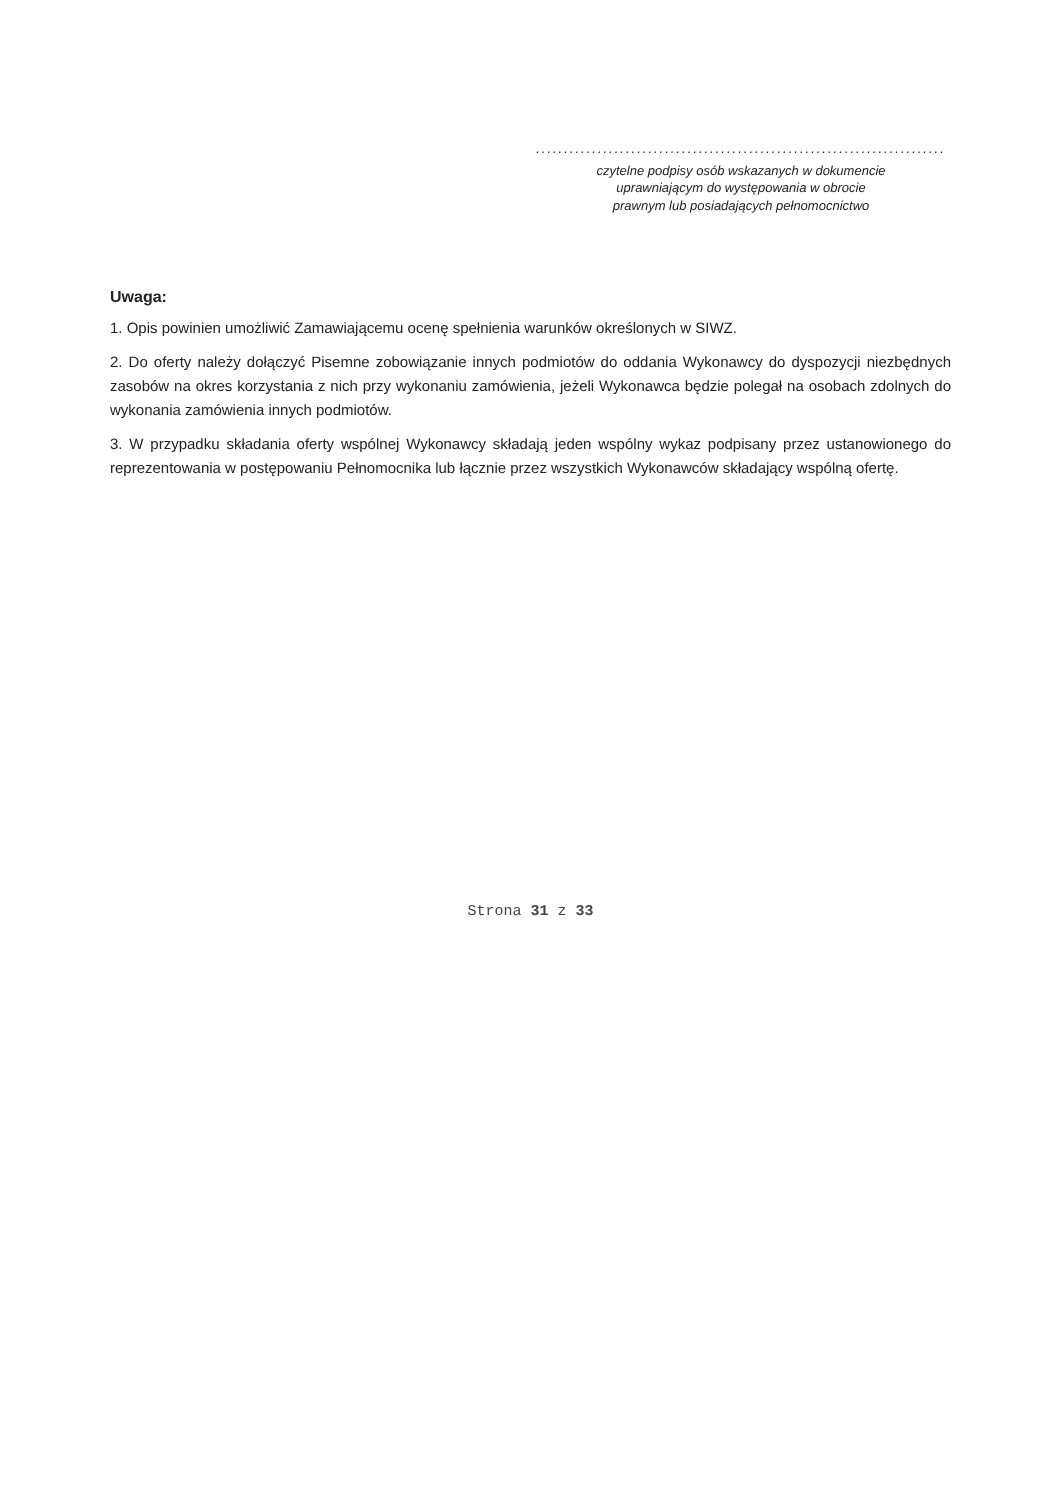.........................................................................
czytelne podpisy osób wskazanych w dokumencie
uprawniającym do występowania w obrocie
prawnym lub posiadających pełnomocnictwo
Uwaga:
1. Opis powinien umożliwić Zamawiającemu ocenę spełnienia warunków określonych w SIWZ.
2. Do oferty należy dołączyć Pisemne zobowiązanie innych podmiotów do oddania Wykonawcy do dyspozycji niezbędnych zasobów na okres korzystania z nich przy wykonaniu zamówienia, jeżeli Wykonawca będzie polegał na osobach zdolnych do wykonania zamówienia innych podmiotów.
3. W przypadku składania oferty wspólnej Wykonawcy składają jeden wspólny wykaz podpisany przez ustanowionego do reprezentowania w postępowaniu Pełnomocnika lub łącznie przez wszystkich Wykonawców składający wspólną ofertę.
Strona 31 z 33